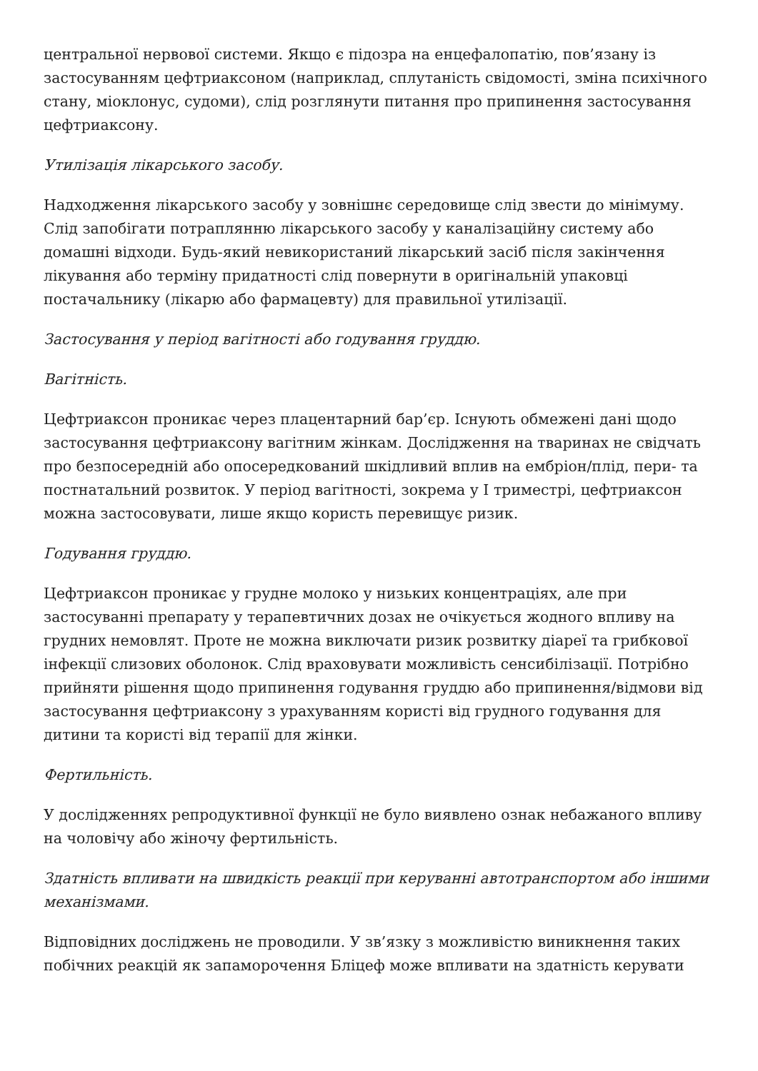центральної нервової системи. Якщо є підозра на енцефалопатію, пов’язану із застосуванням цефтриаксоном (наприклад, сплутаність свідомості, зміна психічного стану, міоклонус, судоми), слід розглянути питання про припинення застосування цефтриаксону.
Утилізація лікарського засобу.
Надходження лікарського засобу у зовнішнє середовище слід звести до мінімуму. Слід запобігати потраплянню лікарського засобу у каналізаційну систему або домашні відходи. Будь-який невикористаний лікарський засіб після закінчення лікування або терміну придатності слід повернути в оригінальній упаковці постачальнику (лікарю або фармацевту) для правильної утилізації.
Застосування у період вагітності або годування груддю.
Вагітність.
Цефтриаксон проникає через плацентарний бар’єр. Існують обмежені дані щодо застосування цефтриаксону вагітним жінкам. Дослідження на тваринах не свідчать про безпосередній або опосередкований шкідливий вплив на ембріон/плід, пери- та постнатальний розвиток. У період вагітності, зокрема у I триместрі, цефтриаксон можна застосовувати, лише якщо користь перевищує ризик.
Годування груддю.
Цефтриаксон проникає у грудне молоко у низьких концентраціях, але при застосуванні препарату у терапевтичних дозах не очікується жодного впливу на грудних немовлят. Проте не можна виключати ризик розвитку діареї та грибкової інфекції слизових оболонок. Слід враховувати можливість сенсибілізації. Потрібно прийняти рішення щодо припинення годування груддю або припинення/відмови від застосування цефтриаксону з урахуванням користі від грудного годування для дитини та користі від терапії для жінки.
Фертильність.
У дослідженнях репродуктивної функції не було виявлено ознак небажаного впливу на чоловічу або жіночу фертильність.
Здатність впливати на швидкість реакції при керуванні автотранспортом або іншими механізмами.
Відповідних досліджень не проводили. У зв’язку з можливістю виникнення таких побічних реакцій як запаморочення Бліцеф може впливати на здатність керувати